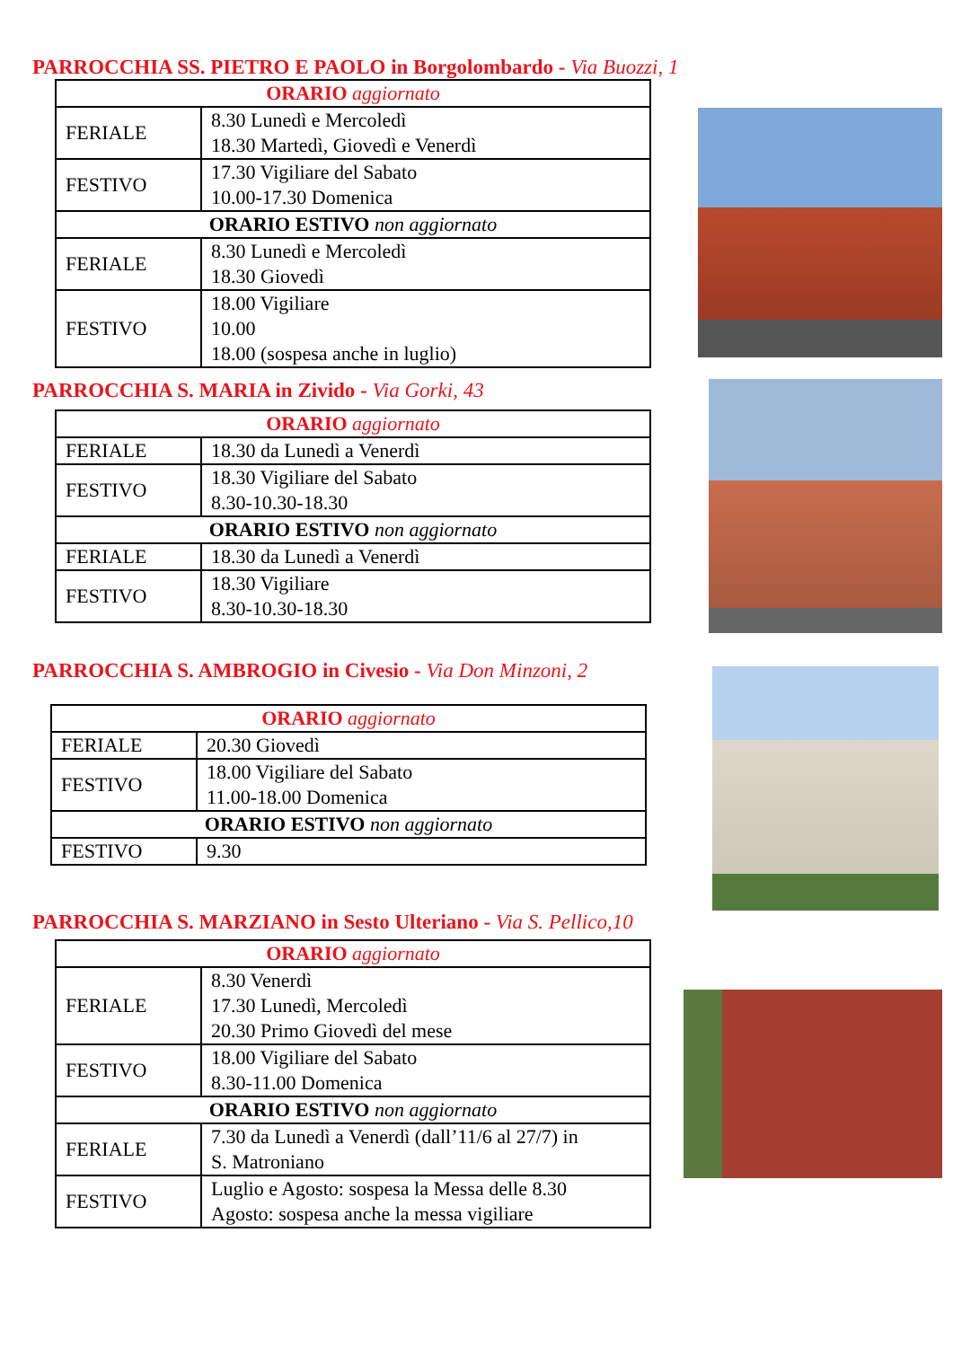PARROCCHIA SS. PIETRO E PAOLO in Borgolombardo - Via Buozzi, 1
| ORARIO aggiornato | |
| --- | --- |
| FERIALE | 8.30 Lunedì e Mercoledì 18.30 Martedì, Giovedì e Venerdì |
| FESTIVO | 17.30 Vigiliare del Sabato 10.00-17.30 Domenica |
| ORARIO ESTIVO non aggiornato | |
| FERIALE | 8.30 Lunedì e Mercoledì 18.30 Giovedì |
| FESTIVO | 18.00 Vigiliare 10.00 18.00 (sospesa anche in luglio) |
PARROCCHIA S. MARIA in Zivido - Via Gorki, 43
| ORARIO aggiornato | |
| --- | --- |
| FERIALE | 18.30 da Lunedì a Venerdì |
| FESTIVO | 18.30 Vigiliare del Sabato 8.30-10.30-18.30 |
| ORARIO ESTIVO non aggiornato | |
| FERIALE | 18.30 da Lunedì a Venerdì |
| FESTIVO | 18.30 Vigiliare 8.30-10.30-18.30 |
PARROCCHIA S. AMBROGIO in Civesio - Via Don Minzoni, 2
| ORARIO aggiornato | |
| --- | --- |
| FERIALE | 20.30 Giovedì |
| FESTIVO | 18.00 Vigiliare del Sabato 11.00-18.00 Domenica |
| ORARIO ESTIVO non aggiornato | |
| FESTIVO | 9.30 |
PARROCCHIA S. MARZIANO in Sesto Ulteriano - Via S. Pellico,10
| ORARIO aggiornato | |
| --- | --- |
| FERIALE | 8.30 Venerdì 17.30 Lunedì, Mercoledì 20.30 Primo Giovedì del mese |
| FESTIVO | 18.00 Vigiliare del Sabato 8.30-11.00 Domenica |
| ORARIO ESTIVO non aggiornato | |
| FERIALE | 7.30 da Lunedì a Venerdì (dall’11/6 al 27/7) in S. Matroniano |
| FESTIVO | Luglio e Agosto: sospesa la Messa delle 8.30 Agosto: sospesa anche la messa vigiliare |